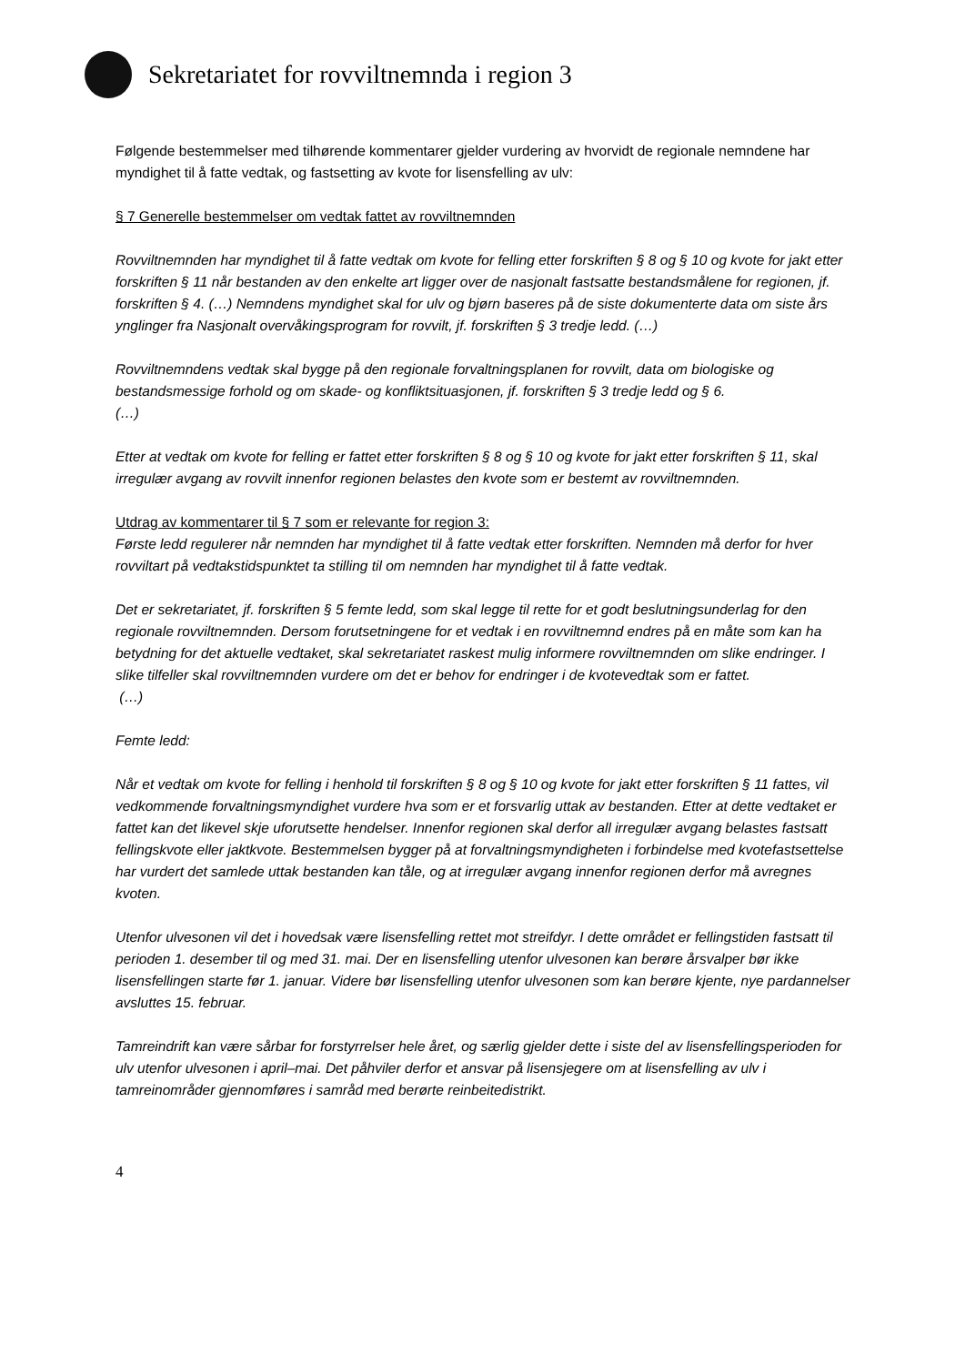Sekretariatet for rovviltnemnda i region 3
Følgende bestemmelser med tilhørende kommentarer gjelder vurdering av hvorvidt de regionale nemndene har myndighet til å fatte vedtak, og fastsetting av kvote for lisensfelling av ulv:
§ 7 Generelle bestemmelser om vedtak fattet av rovviltnemnden
Rovviltnemnden har myndighet til å fatte vedtak om kvote for felling etter forskriften § 8 og § 10 og kvote for jakt etter forskriften § 11 når bestanden av den enkelte art ligger over de nasjonalt fastsatte bestandsmålene for regionen, jf. forskriften § 4. (…) Nemndens myndighet skal for ulv og bjørn baseres på de siste dokumenterte data om siste års ynglinger fra Nasjonalt overvåkingsprogram for rovvilt, jf. forskriften § 3 tredje ledd. (…)
Rovviltnemndens vedtak skal bygge på den regionale forvaltningsplanen for rovvilt, data om biologiske og bestandsmessige forhold og om skade- og konfliktsituasjonen, jf. forskriften § 3 tredje ledd og § 6.
(…)
Etter at vedtak om kvote for felling er fattet etter forskriften § 8 og § 10 og kvote for jakt etter forskriften § 11, skal irregulær avgang av rovvilt innenfor regionen belastes den kvote som er bestemt av rovviltnemnden.
Utdrag av kommentarer til § 7 som er relevante for region 3:
Første ledd regulerer når nemnden har myndighet til å fatte vedtak etter forskriften. Nemnden må derfor for hver rovviltart på vedtakstidspunktet ta stilling til om nemnden har myndighet til å fatte vedtak.
Det er sekretariatet, jf. forskriften § 5 femte ledd, som skal legge til rette for et godt beslutningsunderlag for den regionale rovviltnemnden. Dersom forutsetningene for et vedtak i en rovviltnemnd endres på en måte som kan ha betydning for det aktuelle vedtaket, skal sekretariatet raskest mulig informere rovviltnemnden om slike endringer. I slike tilfeller skal rovviltnemnden vurdere om det er behov for endringer i de kvotevedtak som er fattet.
(…)
Femte ledd:
Når et vedtak om kvote for felling i henhold til forskriften § 8 og § 10 og kvote for jakt etter forskriften § 11 fattes, vil vedkommende forvaltningsmyndighet vurdere hva som er et forsvarlig uttak av bestanden. Etter at dette vedtaket er fattet kan det likevel skje uforutsette hendelser. Innenfor regionen skal derfor all irregulær avgang belastes fastsatt fellingskvote eller jaktkvote. Bestemmelsen bygger på at forvaltningsmyndigheten i forbindelse med kvotefastsettelse har vurdert det samlede uttak bestanden kan tåle, og at irregulær avgang innenfor regionen derfor må avregnes kvoten.
Utenfor ulvesonen vil det i hovedsak være lisensfelling rettet mot streifdyr. I dette området er fellingstiden fastsatt til perioden 1. desember til og med 31. mai. Der en lisensfelling utenfor ulvesonen kan berøre årsvalper bør ikke lisensfellingen starte før 1. januar. Videre bør lisensfelling utenfor ulvesonen som kan berøre kjente, nye pardannelser avsluttes 15. februar.
Tamreindrift kan være sårbar for forstyrrelser hele året, og særlig gjelder dette i siste del av lisensfellingsperioden for ulv utenfor ulvesonen i april–mai. Det påhviler derfor et ansvar på lisensjegere om at lisensfelling av ulv i tamreinområder gjennomføres i samråd med berørte reinbeitedistrikt.
4